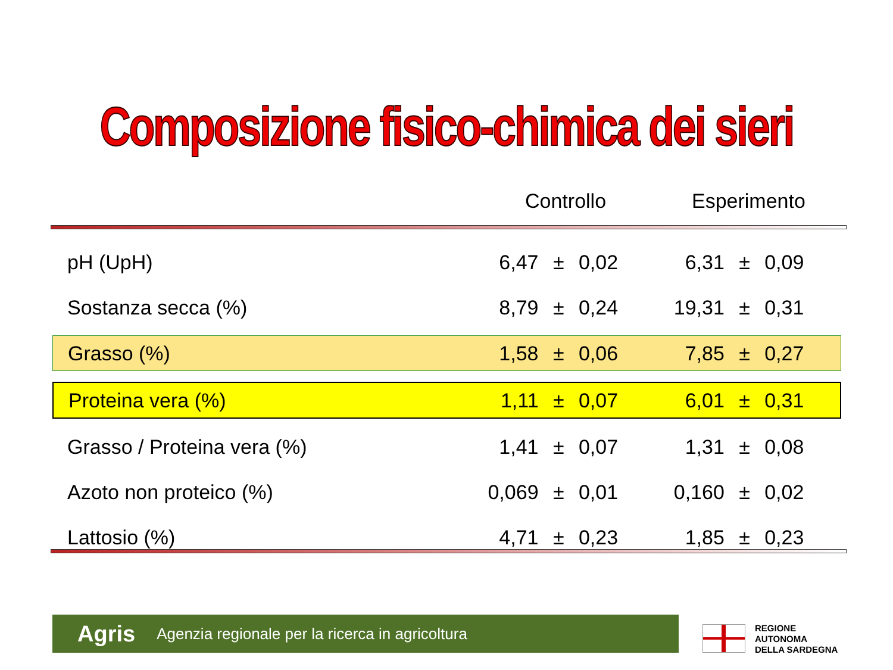Composizione fisico-chimica dei sieri
Controllo Esperimento
| pH (UpH) | 6,47 | ± | 0,02 | 6,31 | ± | 0,09 |
| Sostanza secca (%) | 8,79 | ± | 0,24 | 19,31 | ± | 0,31 |
| Grasso (%) | 1,58 | ± | 0,06 | 7,85 | ± | 0,27 |
| Proteina vera (%) | 1,11 | ± | 0,07 | 6,01 | ± | 0,31 |
| Grasso / Proteina vera (%) | 1,41 | ± | 0,07 | 1,31 | ± | 0,08 |
| Azoto non proteico (%) | 0,069 | ± | 0,01 | 0,160 | ± | 0,02 |
| Lattosio (%) | 4,71 | ± | 0,23 | 1,85 | ± | 0,23 |
Agris Agenzia regionale per la ricerca in agricoltura
REGIONE
AUTONOMA
DELLA SARDEGNA